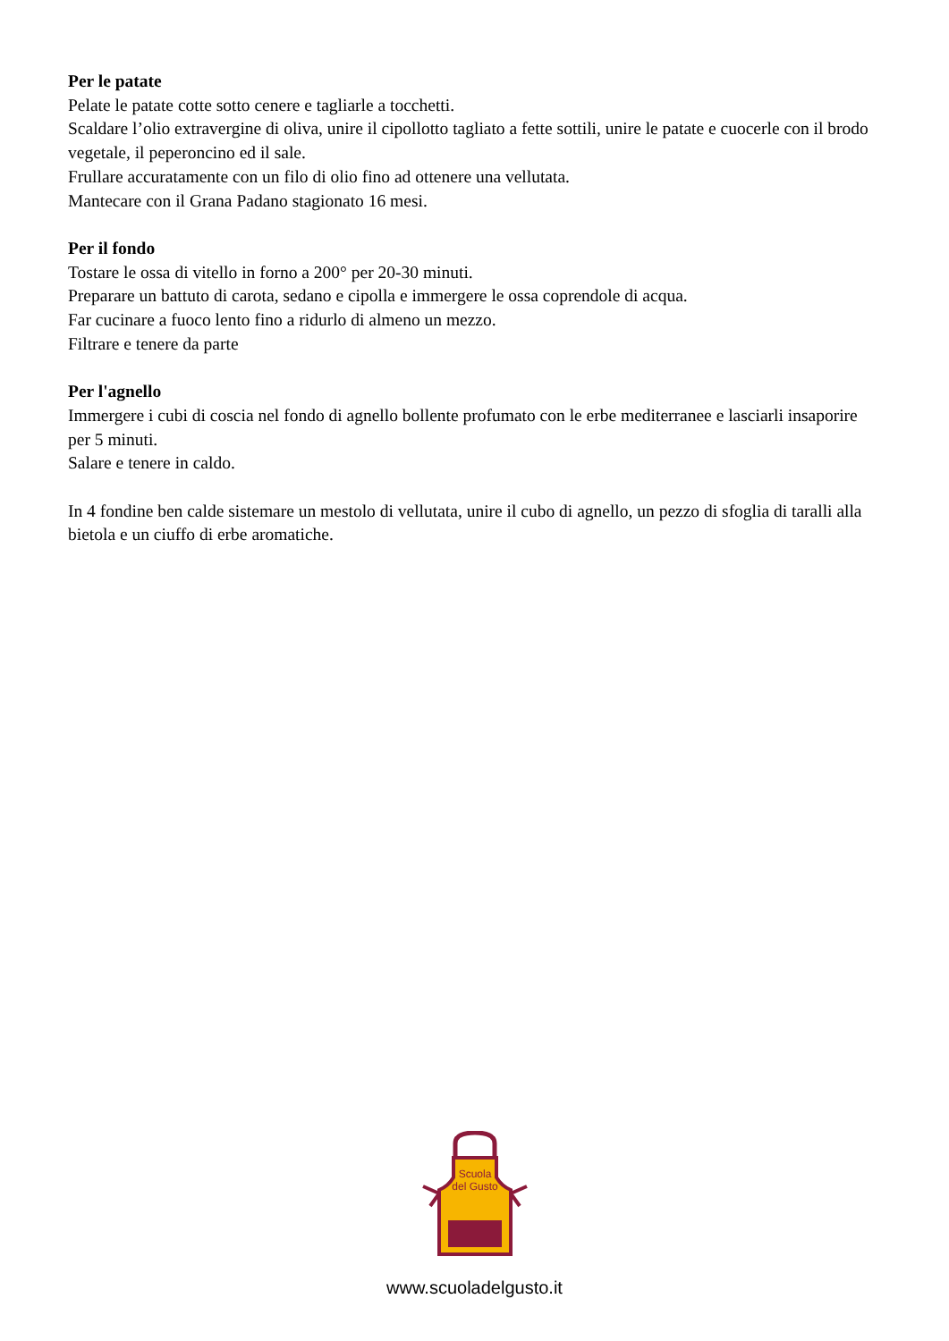Per le patate
Pelate le patate cotte sotto cenere e tagliarle a tocchetti.
Scaldare l’olio extravergine di oliva, unire il cipollotto tagliato a fette sottili, unire le patate e cuocerle con il brodo vegetale, il peperoncino ed il sale.
Frullare accuratamente con un filo di olio fino ad ottenere una vellutata.
Mantecare con il Grana Padano stagionato 16 mesi.
Per il fondo
Tostare le ossa di vitello in forno a 200° per 20-30 minuti.
Preparare un battuto di carota, sedano e cipolla e immergere le ossa coprendole di acqua.
Far cucinare a fuoco lento fino a ridurlo di almeno un mezzo.
Filtrare e tenere da parte
Per l'agnello
Immergere i cubi di coscia nel fondo di agnello bollente profumato con le erbe mediterranee e lasciarli insaporire per 5 minuti.
Salare e tenere in caldo.
In 4 fondine ben calde sistemare un mestolo di vellutata, unire il cubo di agnello, un pezzo di sfoglia di taralli alla bietola e un ciuffo di erbe aromatiche.
Scuola
del Gusto
www.scuoladelgusto.it